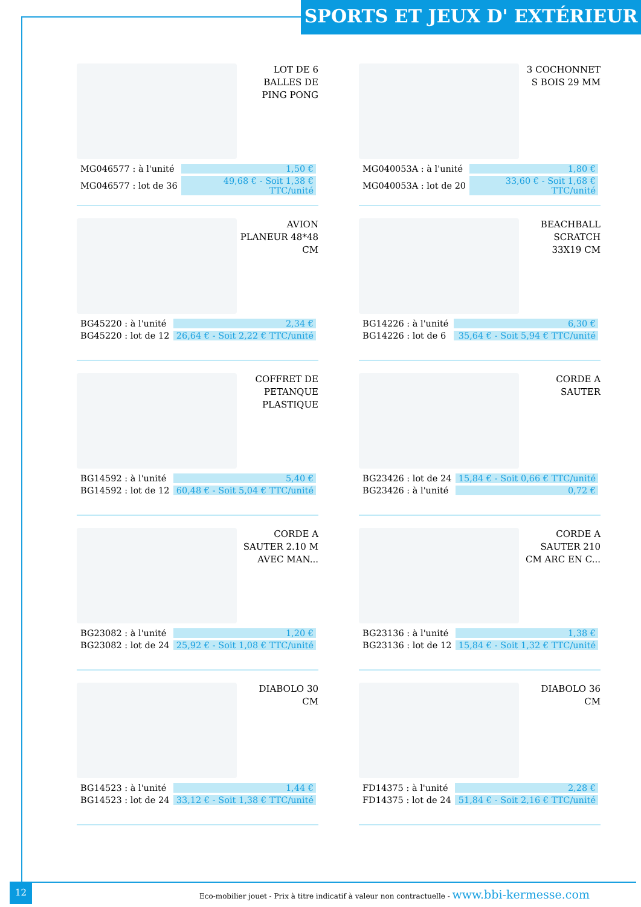SPORTS ET JEUX D' EXTÉRIEUR
LOT DE 6 BALLES DE PING PONG
| MG046577 : à l'unité | 1,50 € |
| MG046577 : lot de 36 | 49,68 € - Soit 1,38 € TTC/unité |
3 COCHONNET S BOIS 29 MM
| MG040053A : à l'unité | 1,80 € |
| MG040053A : lot de 20 | 33,60 € - Soit 1,68 € TTC/unité |
AVION PLANEUR 48*48 CM
| BG45220 : à l'unité | 2,34 € |
| BG45220 : lot de 12 | 26,64 € - Soit 2,22 € TTC/unité |
BEACHBALL SCRATCH 33X19 CM
| BG14226 : à l'unité | 6,30 € |
| BG14226 : lot de 6 | 35,64 € - Soit 5,94 € TTC/unité |
COFFRET DE PETANQUE PLASTIQUE
| BG14592 : à l'unité | 5,40 € |
| BG14592 : lot de 12 | 60,48 € - Soit 5,04 € TTC/unité |
CORDE A SAUTER
| BG23426 : lot de 24 | 15,84 € - Soit 0,66 € TTC/unité |
| BG23426 : à l'unité | 0,72 € |
CORDE A SAUTER 2.10 M AVEC MAN...
| BG23082 : à l'unité | 1,20 € |
| BG23082 : lot de 24 | 25,92 € - Soit 1,08 € TTC/unité |
CORDE A SAUTER 210 CM ARC EN C...
| BG23136 : à l'unité | 1,38 € |
| BG23136 : lot de 12 | 15,84 € - Soit 1,32 € TTC/unité |
DIABOLO 30 CM
| BG14523 : à l'unité | 1,44 € |
| BG14523 : lot de 24 | 33,12 € - Soit 1,38 € TTC/unité |
DIABOLO 36 CM
| FD14375 : à l'unité | 2,28 € |
| FD14375 : lot de 24 | 51,84 € - Soit 2,16 € TTC/unité |
12
Eco-mobilier jouet - Prix à titre indicatif à valeur non contractuelle - www.bbi-kermesse.com